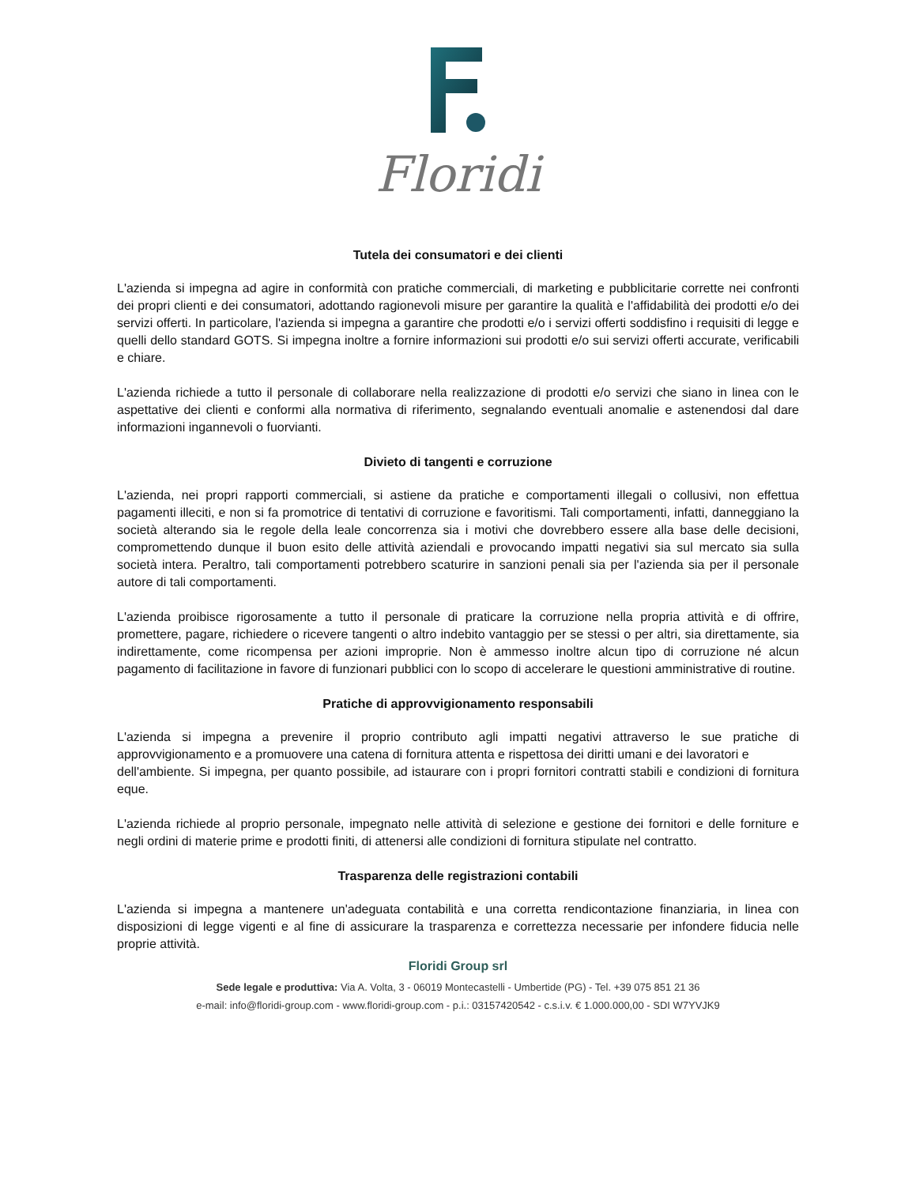Floridi
Tutela dei consumatori e dei clienti
L'azienda si impegna ad agire in conformità con pratiche commerciali, di marketing e pubblicitarie corrette nei confronti dei propri clienti e dei consumatori, adottando ragionevoli misure per garantire la qualità e l'affidabilità dei prodotti e/o dei servizi offerti. In particolare, l'azienda si impegna a garantire che prodotti e/o i servizi offerti soddisfino i requisiti di legge e quelli dello standard GOTS. Si impegna inoltre a fornire informazioni sui prodotti e/o sui servizi offerti accurate, verificabili e chiare.
L'azienda richiede a tutto il personale di collaborare nella realizzazione di prodotti e/o servizi che siano in linea con le aspettative dei clienti e conformi alla normativa di riferimento, segnalando eventuali anomalie e astenendosi dal dare informazioni ingannevoli o fuorvianti.
Divieto di tangenti e corruzione
L'azienda, nei propri rapporti commerciali, si astiene da pratiche e comportamenti illegali o collusivi, non effettua pagamenti illeciti, e non si fa promotrice di tentativi di corruzione e favoritismi. Tali comportamenti, infatti, danneggiano la società alterando sia le regole della leale concorrenza sia i motivi che dovrebbero essere alla base delle decisioni, compromettendo dunque il buon esito delle attività aziendali e provocando impatti negativi sia sul mercato sia sulla società intera. Peraltro, tali comportamenti potrebbero scaturire in sanzioni penali sia per l'azienda sia per il personale autore di tali comportamenti.
L'azienda proibisce rigorosamente a tutto il personale di praticare la corruzione nella propria attività e di offrire, promettere, pagare, richiedere o ricevere tangenti o altro indebito vantaggio per se stessi o per altri, sia direttamente, sia indirettamente, come ricompensa per azioni improprie. Non è ammesso inoltre alcun tipo di corruzione né alcun pagamento di facilitazione in favore di funzionari pubblici con lo scopo di accelerare le questioni amministrative di routine.
Pratiche di approvvigionamento responsabili
L'azienda si impegna a prevenire il proprio contributo agli impatti negativi attraverso le sue pratiche di approvvigionamento e a promuovere una catena di fornitura attenta e rispettosa dei diritti umani e dei lavoratori e
dell'ambiente. Si impegna, per quanto possibile, ad istaurare con i propri fornitori contratti stabili e condizioni di fornitura eque.
L'azienda richiede al proprio personale, impegnato nelle attività di selezione e gestione dei fornitori e delle forniture e negli ordini di materie prime e prodotti finiti, di attenersi alle condizioni di fornitura stipulate nel contratto.
Trasparenza delle registrazioni contabili
L'azienda si impegna a mantenere un'adeguata contabilità e una corretta rendicontazione finanziaria, in linea con disposizioni di legge vigenti e al fine di assicurare la trasparenza e correttezza necessarie per infondere fiducia nelle proprie attività.
Floridi Group srl
Sede legale e produttiva: Via A. Volta, 3 - 06019 Montecastelli - Umbertide (PG) - Tel. +39 075 851 21 36
e-mail: info@floridi-group.com - www.floridi-group.com - p.i.: 03157420542 - c.s.i.v. € 1.000.000,00 - SDI W7YVJK9